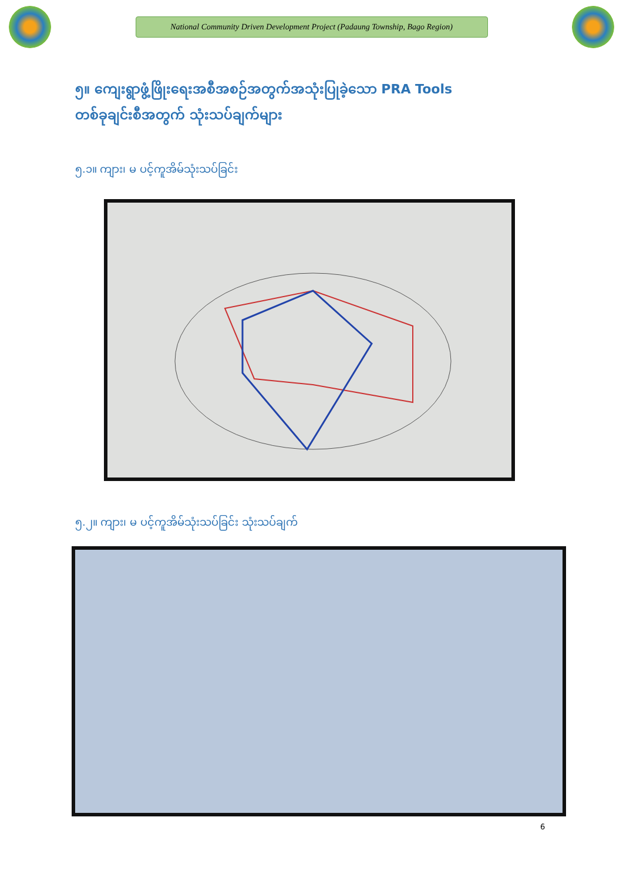National Community Driven Development Project (Padaung Township, Bago Region)
၅။ ကျေးရွာဖွံ့ဖြိုးရေးအစီအစဉ်အတွက်အသုံးပြုခဲ့သော PRA Tools
တစ်ခုချင်းစီအတွက် သုံးသပ်ချက်များ
၅.၁။ ကျား၊ မ ပင့်ကူအိမ်သုံးသပ်ခြင်း
၅.၂။ ကျား၊ မ ပင့်ကူအိမ်သုံးသပ်ခြင်း သုံးသပ်ချက်
6